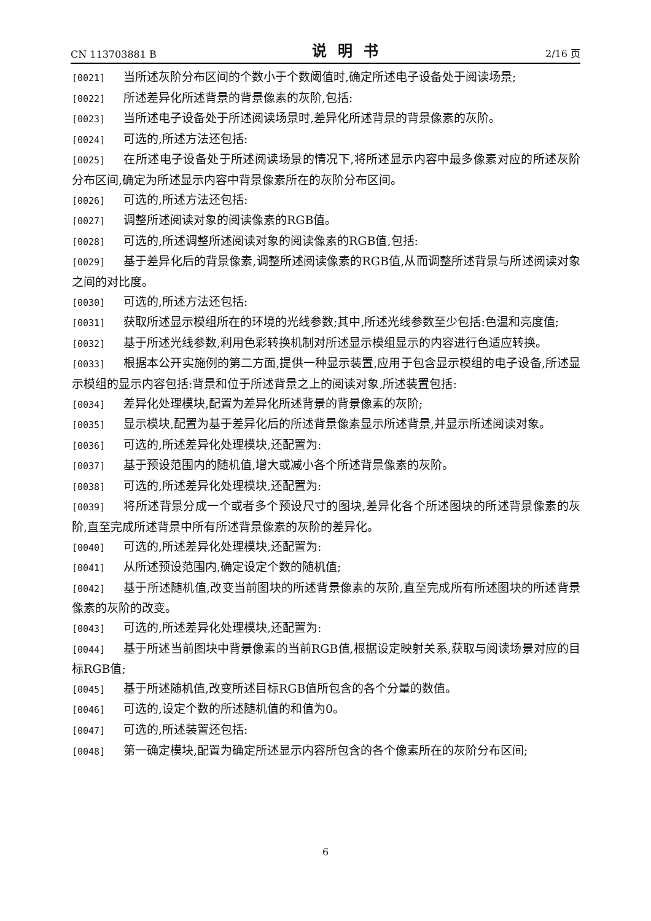CN 113703881 B 说明书 2/16 页
[0021] 当所述灰阶分布区间的个数小于个数阈值时,确定所述电子设备处于阅读场景;
[0022] 所述差异化所述背景的背景像素的灰阶,包括:
[0023] 当所述电子设备处于所述阅读场景时,差异化所述背景的背景像素的灰阶。
[0024] 可选的,所述方法还包括:
[0025] 在所述电子设备处于所述阅读场景的情况下,将所述显示内容中最多像素对应的所述灰阶分布区间,确定为所述显示内容中背景像素所在的灰阶分布区间。
[0026] 可选的,所述方法还包括:
[0027] 调整所述阅读对象的阅读像素的RGB值。
[0028] 可选的,所述调整所述阅读对象的阅读像素的RGB值,包括:
[0029] 基于差异化后的背景像素,调整所述阅读像素的RGB值,从而调整所述背景与所述阅读对象之间的对比度。
[0030] 可选的,所述方法还包括:
[0031] 获取所述显示模组所在的环境的光线参数;其中,所述光线参数至少包括:色温和亮度值;
[0032] 基于所述光线参数,利用色彩转换机制对所述显示模组显示的内容进行色适应转换。
[0033] 根据本公开实施例的第二方面,提供一种显示装置,应用于包含显示模组的电子设备,所述显示模组的显示内容包括:背景和位于所述背景之上的阅读对象,所述装置包括:
[0034] 差异化处理模块,配置为差异化所述背景的背景像素的灰阶;
[0035] 显示模块,配置为基于差异化后的所述背景像素显示所述背景,并显示所述阅读对象。
[0036] 可选的,所述差异化处理模块,还配置为:
[0037] 基于预设范围内的随机值,增大或减小各个所述背景像素的灰阶。
[0038] 可选的,所述差异化处理模块,还配置为:
[0039] 将所述背景分成一个或者多个预设尺寸的图块,差异化各个所述图块的所述背景像素的灰阶,直至完成所述背景中所有所述背景像素的灰阶的差异化。
[0040] 可选的,所述差异化处理模块,还配置为:
[0041] 从所述预设范围内,确定设定个数的随机值;
[0042] 基于所述随机值,改变当前图块的所述背景像素的灰阶,直至完成所有所述图块的所述背景像素的灰阶的改变。
[0043] 可选的,所述差异化处理模块,还配置为:
[0044] 基于所述当前图块中背景像素的当前RGB值,根据设定映射关系,获取与阅读场景对应的目标RGB值;
[0045] 基于所述随机值,改变所述目标RGB值所包含的各个分量的数值。
[0046] 可选的,设定个数的所述随机值的和值为0。
[0047] 可选的,所述装置还包括:
[0048] 第一确定模块,配置为确定所述显示内容所包含的各个像素所在的灰阶分布区间;
6